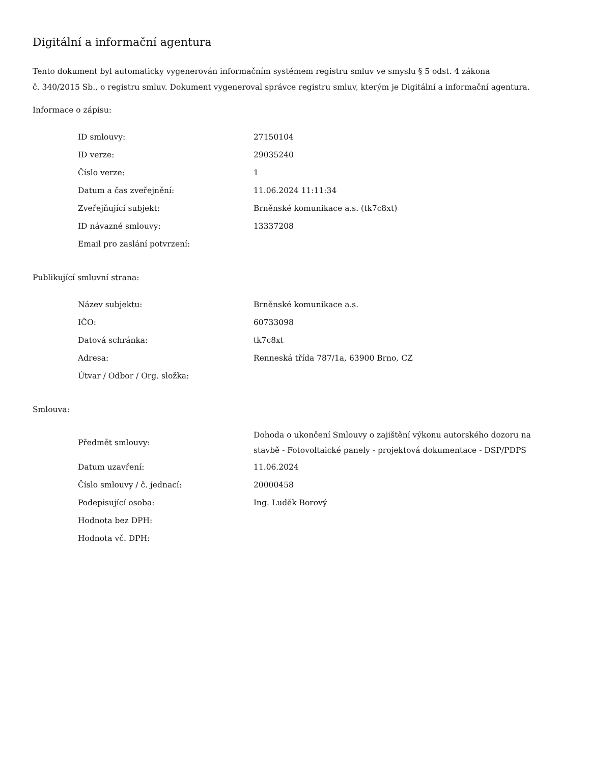Digitální a informační agentura
Tento dokument byl automaticky vygenerován informačním systémem registru smluv ve smyslu § 5 odst. 4 zákona
č. 340/2015 Sb., o registru smluv. Dokument vygeneroval správce registru smluv, kterým je Digitální a informační agentura.
Informace o zápisu:
| ID smlouvy: | 27150104 |
| ID verze: | 29035240 |
| Číslo verze: | 1 |
| Datum a čas zveřejnění: | 11.06.2024 11:11:34 |
| Zveřejňující subjekt: | Brněnské komunikace a.s. (tk7c8xt) |
| ID návazné smlouvy: | 13337208 |
| Email pro zaslání potvrzení: | |
Publikující smluvní strana:
| Název subjektu: | Brněnské komunikace a.s. |
| IČO: | 60733098 |
| Datová schránka: | tk7c8xt |
| Adresa: | Renneská třída 787/1a, 63900 Brno, CZ |
| Útvar / Odbor / Org. složka: | |
Smlouva:
| Předmět smlouvy: | Dohoda o ukončení Smlouvy o zajištění výkonu autorského dozoru na stavbě - Fotovoltaické panely - projektová dokumentace - DSP/PDPS |
| Datum uzavření: | 11.06.2024 |
| Číslo smlouvy / č. jednací: | 20000458 |
| Podepisující osoba: | Ing. Luděk Borový |
| Hodnota bez DPH: | |
| Hodnota vč. DPH: | |